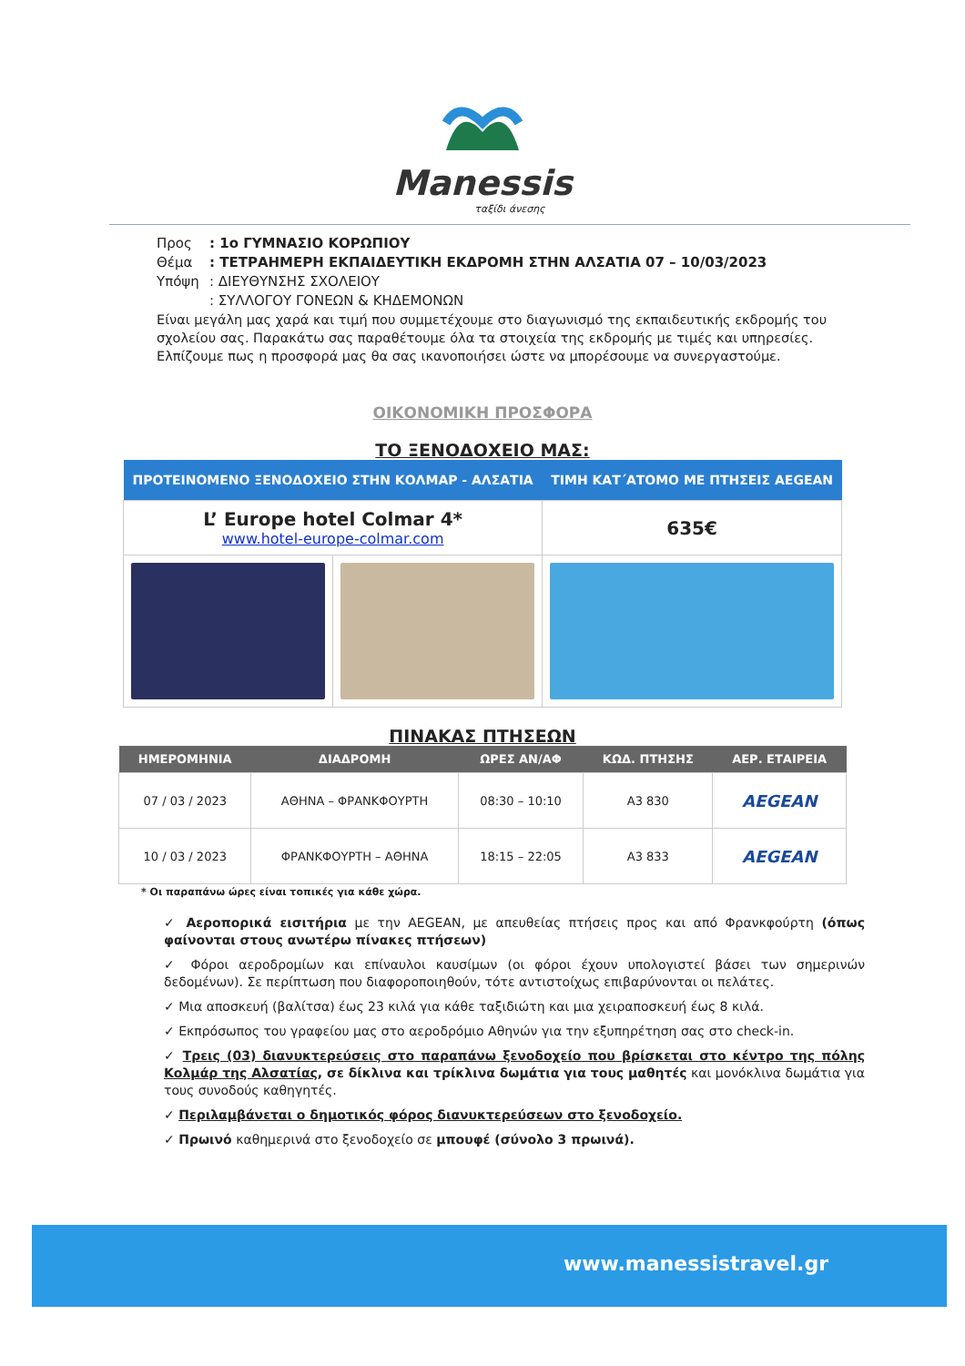Manessis
ταξίδι άνεσης
Προς: 1ο ΓΥΜΝΑΣΙΟ ΚΟΡΩΠΙΟΥ
Θέμα: ΤΕΤΡΑΗΜΕΡΗ ΕΚΠΑΙΔΕΥΤΙΚΗ ΕΚΔΡΟΜΗ ΣΤΗΝ ΑΛΣΑΤΙΑ 07 – 10/03/2023
Υπόψη: ΔΙΕΥΘΥΝΣΗΣ ΣΧΟΛΕΙΟΥ
: ΣΥΛΛΟΓΟΥ ΓΟΝΕΩΝ & ΚΗΔΕΜΟΝΩΝ
Είναι μεγάλη μας χαρά και τιμή που συμμετέχουμε στο διαγωνισμό της εκπαιδευτικής εκδρομής του σχολείου σας. Παρακάτω σας παραθέτουμε όλα τα στοιχεία της εκδρομής με τιμές και υπηρεσίες. Ελπίζουμε πως η προσφορά μας θα σας ικανοποιήσει ώστε να μπορέσουμε να συνεργαστούμε.
ΟΙΚΟΝΟΜΙΚΗ ΠΡΟΣΦΟΡΑ
ΤΟ ΞΕΝΟΔΟΧΕΙΟ ΜΑΣ:
| ΠΡΟΤΕΙΝΟΜΕΝΟ ΞΕΝΟΔΟΧΕΙΟ ΣΤΗΝ ΚΟΛΜΑΡ - ΑΛΣΑΤΙΑ | | ΤΙΜΗ ΚΑΤ΄ΑΤΟΜΟ ΜΕ ΠΤΗΣΕΙΣ AEGEAN |
| --- | --- | --- |
| L’ Europe hotel Colmar 4* www.hotel-europe-colmar.com | | 635€ |
ΠΙΝΑΚΑΣ ΠΤΗΣΕΩΝ
| ΗΜΕΡΟΜΗΝΙΑ | ΔΙΑΔΡΟΜΗ | ΩΡΕΣ ΑΝ/ΑΦ | ΚΩΔ. ΠΤΗΣΗΣ | ΑΕΡ. ΕΤΑΙΡΕΙΑ |
| --- | --- | --- | --- | --- |
| 07 / 03 / 2023 | ΑΘΗΝΑ – ΦΡΑΝΚΦΟΥΡΤΗ | 08:30 – 10:10 | A3 830 | AEGEAN |
| 10 / 03 / 2023 | ΦΡΑΝΚΦΟΥΡΤΗ – ΑΘΗΝΑ | 18:15 – 22:05 | A3 833 | AEGEAN |
* Οι παραπάνω ώρες είναι τοπικές για κάθε χώρα.
✓ Αεροπορικά εισιτήρια με την AEGEAN, με απευθείας πτήσεις προς και από Φρανκφούρτη (όπως φαίνονται στους ανωτέρω πίνακες πτήσεων)
✓ Φόροι αεροδρομίων και επίναυλοι καυσίμων (οι φόροι έχουν υπολογιστεί βάσει των σημερινών δεδομένων). Σε περίπτωση που διαφοροποιηθούν, τότε αντιστοίχως επιβαρύνονται οι πελάτες.
✓ Μια αποσκευή (βαλίτσα) έως 23 κιλά για κάθε ταξιδιώτη και μια χειραποσκευή έως 8 κιλά.
✓ Εκπρόσωπος του γραφείου μας στο αεροδρόμιο Αθηνών για την εξυπηρέτηση σας στο check-in.
✓ Τρεις (03) διανυκτερεύσεις στο παραπάνω ξενοδοχείο που βρίσκεται στο κέντρο της πόλης Κολμάρ της Αλσατίας, σε δίκλινα και τρίκλινα δωμάτια για τους μαθητές και μονόκλινα δωμάτια για τους συνοδούς καθηγητές.
✓ Περιλαμβάνεται ο δημοτικός φόρος διανυκτερεύσεων στο ξενοδοχείο.
✓ Πρωινό καθημερινά στο ξενοδοχείο σε μπουφέ (σύνολο 3 πρωινά).
www.manessistravel.gr